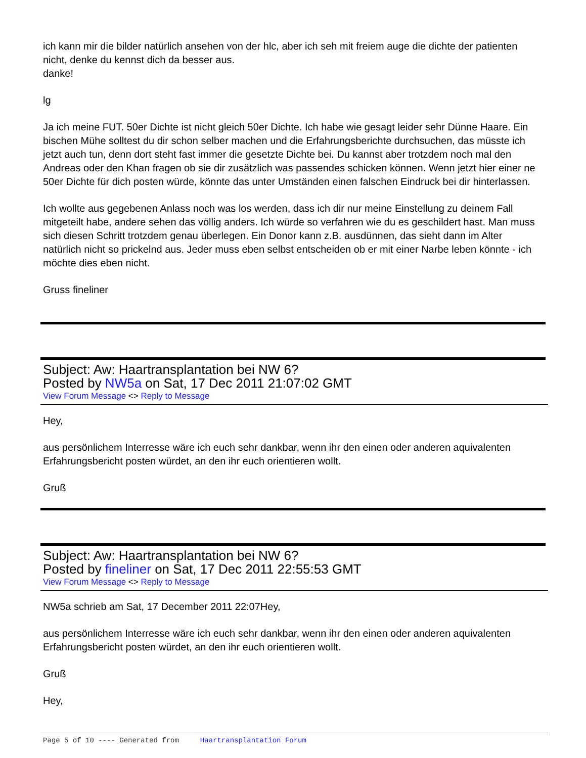ich kann mir die bilder natürlich ansehen von der hlc, aber ich seh mit freiem auge die dichte der patienten nicht, denke du kennst dich da besser aus.
danke!
lg
Ja ich meine FUT. 50er Dichte ist nicht gleich 50er Dichte. Ich habe wie gesagt leider sehr Dünne Haare. Ein bischen Mühe solltest du dir schon selber machen und die Erfahrungsberichte durchsuchen, das müsste ich jetzt auch tun, denn dort steht fast immer die gesetzte Dichte bei. Du kannst aber trotzdem noch mal den Andreas oder den Khan fragen ob sie dir zusätzlich was passendes schicken können. Wenn jetzt hier einer ne 50er Dichte für dich posten würde, könnte das unter Umständen einen falschen Eindruck bei dir hinterlassen.
Ich wollte aus gegebenen Anlass noch was los werden, dass ich dir nur meine Einstellung zu deinem Fall mitgeteilt habe, andere sehen das völlig anders. Ich würde so verfahren wie du es geschildert hast. Man muss sich diesen Schritt trotzdem genau überlegen. Ein Donor kann z.B. ausdünnen, das sieht dann im Alter natürlich nicht so prickelnd aus. Jeder muss eben selbst entscheiden ob er mit einer Narbe leben könnte - ich möchte dies eben nicht.
Gruss fineliner
Subject: Aw: Haartransplantation bei NW 6?
Posted by NW5a on Sat, 17 Dec 2011 21:07:02 GMT
View Forum Message <> Reply to Message
Hey,
aus persönlichem Interresse wäre ich euch sehr dankbar, wenn ihr den einen oder anderen aquivalenten Erfahrungsbericht posten würdet, an den ihr euch orientieren wollt.
Gruß
Subject: Aw: Haartransplantation bei NW 6?
Posted by fineliner on Sat, 17 Dec 2011 22:55:53 GMT
View Forum Message <> Reply to Message
NW5a schrieb am Sat, 17 December 2011 22:07Hey,
aus persönlichem Interresse wäre ich euch sehr dankbar, wenn ihr den einen oder anderen aquivalenten Erfahrungsbericht posten würdet, an den ihr euch orientieren wollt.
Gruß
Hey,
Page 5 of 10 ---- Generated from Haartransplantation Forum